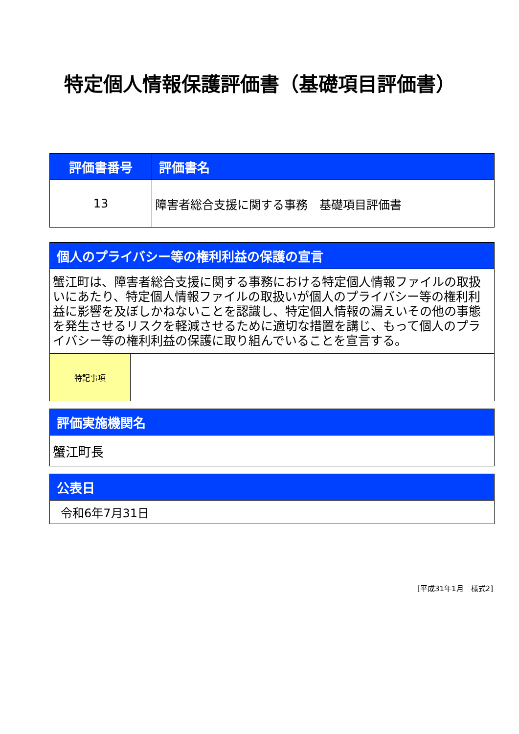特定個人情報保護評価書（基礎項目評価書）
| 評価書番号 | 評価書名 |
| --- | --- |
| 13 | 障害者総合支援に関する事務 基礎項目評価書 |
| 個人のプライバシー等の権利利益の保護の宣言 | |
| --- | --- |
| 蟹江町は、障害者総合支援に関する事務における特定個人情報ファイルの取扱いにあたり、特定個人情報ファイルの取扱いが個人のプライバシー等の権利利益に影響を及ぼしかねないことを認識し、特定個人情報の漏えいその他の事態を発生させるリスクを軽減させるために適切な措置を講じ、もって個人のプライバシー等の権利利益の保護に取り組んでいることを宣言する。 | |
| 特記事項 | |
| 評価実施機関名 |
| --- |
| 蟹江町長 |
| 公表日 |
| --- |
| 令和6年7月31日 |
[平成31年1月　様式2]